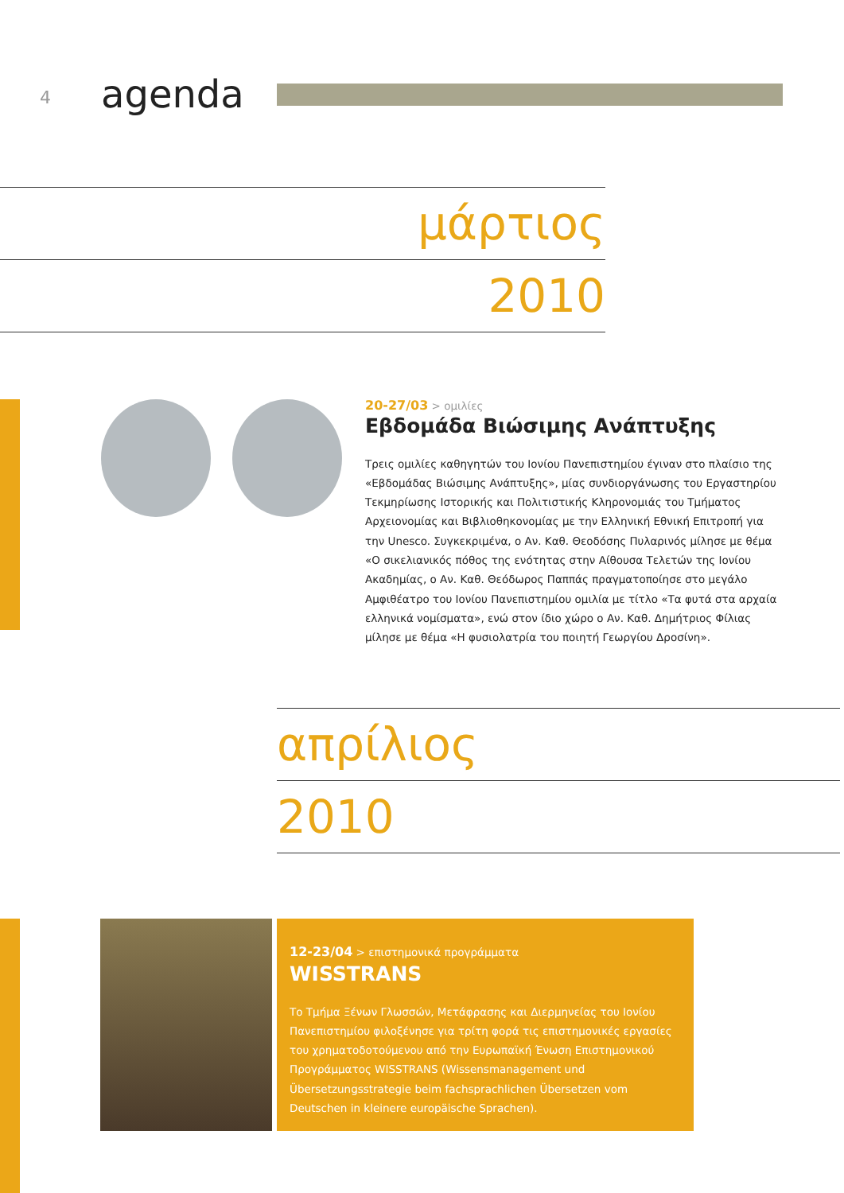4 agenda
μάρτιος
2010
20-27/03 > ομιλίες
Εβδομάδα Βιώσιμης Ανάπτυξης
Τρεις ομιλίες καθηγητών του Ιονίου Πανεπιστημίου έγιναν στο πλαίσιο της «Εβδομάδας Βιώσιμης Ανάπτυξης», μίας συνδιοργάνωσης του Εργαστηρίου Τεκμηρίωσης Ιστορικής και Πολιτιστικής Κληρονομιάς του Τμήματος Αρχειονομίας και Βιβλιοθηκονομίας με την Ελληνική Εθνική Επιτροπή για την Unesco. Συγκεκριμένα, ο Αν. Καθ. Θεοδόσης Πυλαρινός μίλησε με θέμα «Ο σικελιανικός πόθος της ενότητας στην Αίθουσα Τελετών της Ιονίου Ακαδημίας, ο Αν. Καθ. Θεόδωρος Παππάς πραγματοποίησε στο μεγάλο Αμφιθέατρο του Ιονίου Πανεπιστημίου ομιλία με τίτλο «Τα φυτά στα αρχαία ελληνικά νομίσματα», ενώ στον ίδιο χώρο ο Αν. Καθ. Δημήτριος Φίλιας μίλησε με θέμα «Η φυσιολατρία του ποιητή Γεωργίου Δροσίνη».
απρίλιος
2010
12-23/04 > επιστημονικά προγράμματα
WISSTRANS
Το Τμήμα Ξένων Γλωσσών, Μετάφρασης και Διερμηνείας του Ιονίου Πανεπιστημίου φιλοξένησε για τρίτη φορά τις επιστημονικές εργασίες του χρηματοδοτούμενου από την Ευρωπαϊκή Ένωση Επιστημονικού Προγράμματος WISSTRANS (Wissensmanagement und Übersetzungsstrategie beim fachsprachlichen Übersetzen vom Deutschen in kleinere europäische Sprachen).